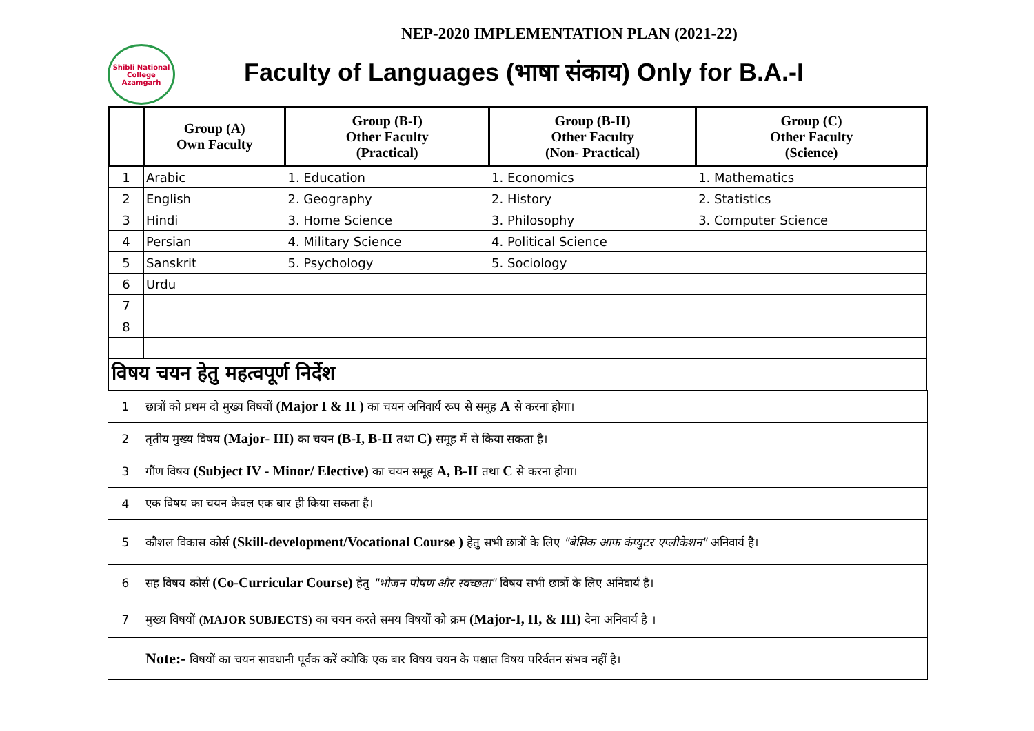NEP-2020 IMPLEMENTATION PLAN (2021-22)
Shibli National College Azamgarh
Faculty of Languages (भाषा संकाय) Only for B.A.-I
| | Group (A) Own Faculty | Group (B-I) Other Faculty (Practical) | Group (B-II) Other Faculty (Non- Practical) | Group (C) Other Faculty (Science) |
| --- | --- | --- | --- | --- |
| 1 | Arabic | 1. Education | 1. Economics | 1. Mathematics |
| 2 | English | 2. Geography | 2. History | 2. Statistics |
| 3 | Hindi | 3. Home Science | 3. Philosophy | 3. Computer Science |
| 4 | Persian | 4. Military Science | 4. Political Science | |
| 5 | Sanskrit | 5. Psychology | 5. Sociology | |
| 6 | Urdu | | | |
| 7 | | | | |
| 8 | | | | |
| विषय चयन हेतु महत्वपूर्ण निर्देश | | | | |
| 1 | छात्रों को प्रथम दो मुख्य विषयों (Major I & II ) का चयन अनिवार्य रूप से समूह A से करना होगा। |
| 2 | तृतीय मुख्य विषय (Major- III) का चयन (B-I, B-II तथा C) समूह में से किया सकता है। |
| 3 | गौंण विषय (Subject IV - Minor/ Elective) का चयन समूह A, B-II तथा C से करना होगा। |
| 4 | एक विषय का चयन केवल एक बार ही किया सकता है। |
| 5 | कौशल विकास कोर्स (Skill-development/Vocational Course ) हेतु सभी छात्रों के लिए "बेसिक आफ कंप्युटर एप्लीकेशन" अनिवार्य है। |
| 6 | सह विषय कोर्स (Co-Curricular Course) हेतु "भोजन पोषण और स्वच्छता" विषय सभी छात्रों के लिए अनिवार्य है। |
| 7 | मुख्य विषयों (MAJOR SUBJECTS) का चयन करते समय विषयों को क्रम (Major-I, II, & III) देना अनिवार्य है । |
| | Note:- विषयों का चयन सावधानी पूर्वक करें क्योकि एक बार विषय चयन के पश्चात विषय परिर्वतन संभव नहीं है। |